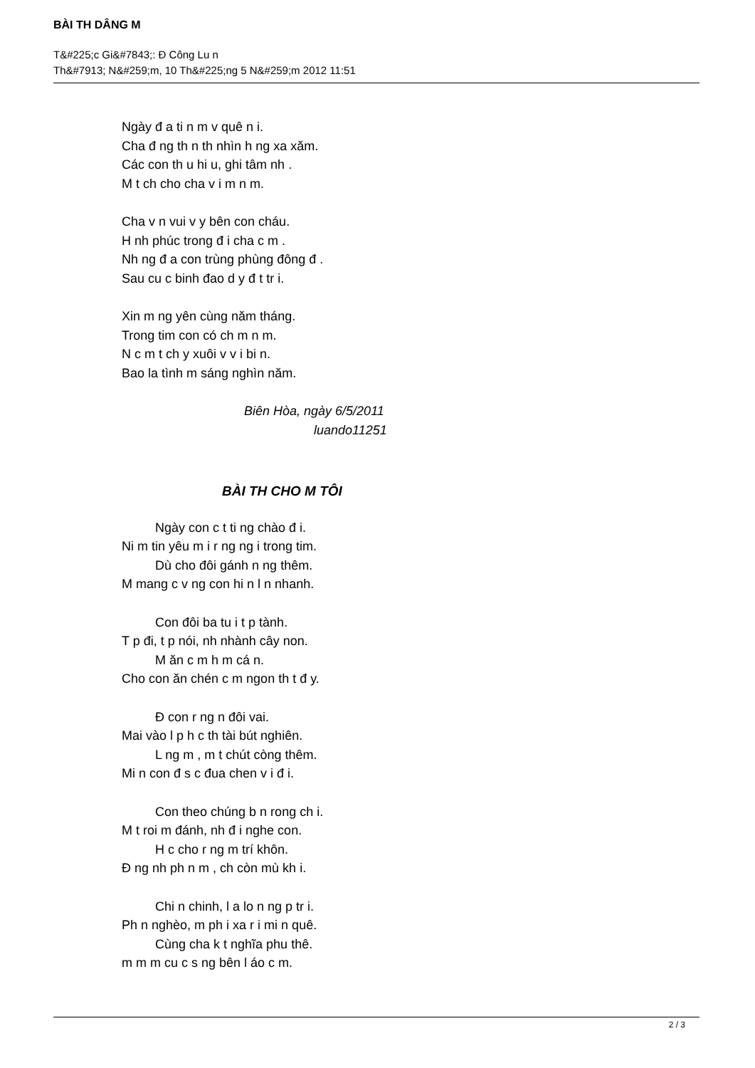BÀI TH DÂNG M
T&#225;c Gi&#7843;: Đ Công Lu n
Th&#7913; N&#259;m, 10 Th&#225;ng 5 N&#259;m 2012 11:51
Ngày đ a ti n m v quê n i.
Cha đ ng th n th nhìn h ng xa xăm.
Các con th u hi u, ghi tâm nh .
M t ch cho cha v i m n m.
Cha v n vui v y bên con cháu.
H nh phúc trong đ i cha c m .
Nh ng đ a con trùng phùng đông đ .
Sau cu c binh đao d y đ t tr i.
Xin m ng yên cùng năm tháng.
Trong tim con có ch m n m.
N c m t ch y xuôi v v i bi n.
Bao la tình m sáng nghìn năm.
Biên Hòa, ngày 6/5/2011
luando11251
BÀI TH CHO M TÔI
Ngày con c t ti ng chào đ i.
Ni m tin yêu m i r ng ng i trong tim.
Dù cho đôi gánh n ng thêm.
M mang c v ng con hi n l n nhanh.
Con đôi ba tu i t p tành.
T p đi, t p nói, nh nhành cây non.
M ăn c m h m cá n.
Cho con ăn chén c m ngon th t đ y.
Đ con r ng n đôi vai.
Mai vào l p h c th tài bút nghiên.
L ng m , m t chút còng thêm.
Mi n con đ s c đua chen v i đ i.
Con theo chúng b n rong ch i.
M t roi m đánh, nh đ i nghe con.
H c cho r ng m trí khôn.
Đ ng nh ph n m , ch còn mù kh i.
Chi n chinh, l a lo n ng p tr i.
Ph n nghèo, m ph i xa r i mi n quê.
Cùng cha k t nghĩa phu thê.
m m m cu c s ng bên l áo c m.
2 / 3